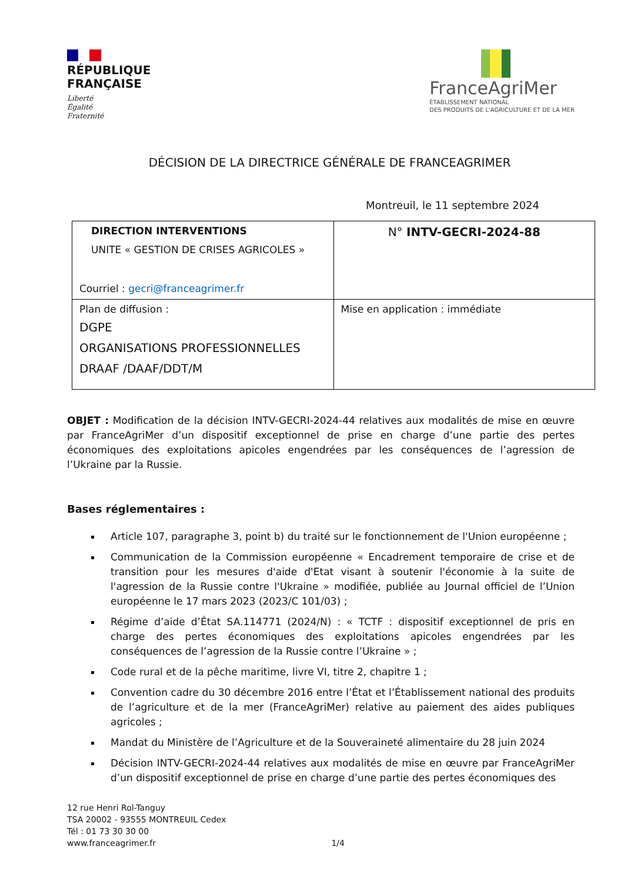RÉPUBLIQUE
FRANÇAISE
Liberté
Égalité
Fraternité
FranceAgriMer
ÉTABLISSEMENT NATIONAL
DES PRODUITS DE L'AGRICULTURE ET DE LA MER
DÉCISION DE LA DIRECTRICE GÉNÉRALE DE FRANCEAGRIMER
Montreuil, le 11 septembre 2024
| DIRECTION INTERVENTIONS UNITE « GESTION DE CRISES AGRICOLES » Courriel : gecri@franceagrimer.fr | N° INTV-GECRI-2024-88 |
| Plan de diffusion : DGPE ORGANISATIONS PROFESSIONNELLES DRAAF /DAAF/DDT/M | Mise en application : immédiate |
OBJET : Modification de la décision INTV-GECRI-2024-44 relatives aux modalités de mise en œuvre par FranceAgriMer d’un dispositif exceptionnel de prise en charge d’une partie des pertes économiques des exploitations apicoles engendrées par les conséquences de l’agression de l’Ukraine par la Russie.
Bases réglementaires :
Article 107, paragraphe 3, point b) du traité sur le fonctionnement de l'Union européenne ;
Communication de la Commission européenne « Encadrement temporaire de crise et de transition pour les mesures d'aide d'Etat visant à soutenir l'économie à la suite de l'agression de la Russie contre l'Ukraine » modifiée, publiée au Journal officiel de l’Union européenne le 17 mars 2023 (2023/C 101/03) ;
Régime d’aide d’État SA.114771 (2024/N) : « TCTF : dispositif exceptionnel de pris en charge des pertes économiques des exploitations apicoles engendrées par les conséquences de l’agression de la Russie contre l’Ukraine » ;
Code rural et de la pêche maritime, livre VI, titre 2, chapitre 1 ;
Convention cadre du 30 décembre 2016 entre l’État et l’Établissement national des produits de l’agriculture et de la mer (FranceAgriMer) relative au paiement des aides publiques agricoles ;
Mandat du Ministère de l’Agriculture et de la Souveraineté alimentaire du 28 juin 2024
Décision INTV-GECRI-2024-44 relatives aux modalités de mise en œuvre par FranceAgriMer d’un dispositif exceptionnel de prise en charge d’une partie des pertes économiques des
12 rue Henri Rol-Tanguy
TSA 20002 - 93555 MONTREUIL Cedex
Tél : 01 73 30 30 00
www.franceagrimer.fr 1/4